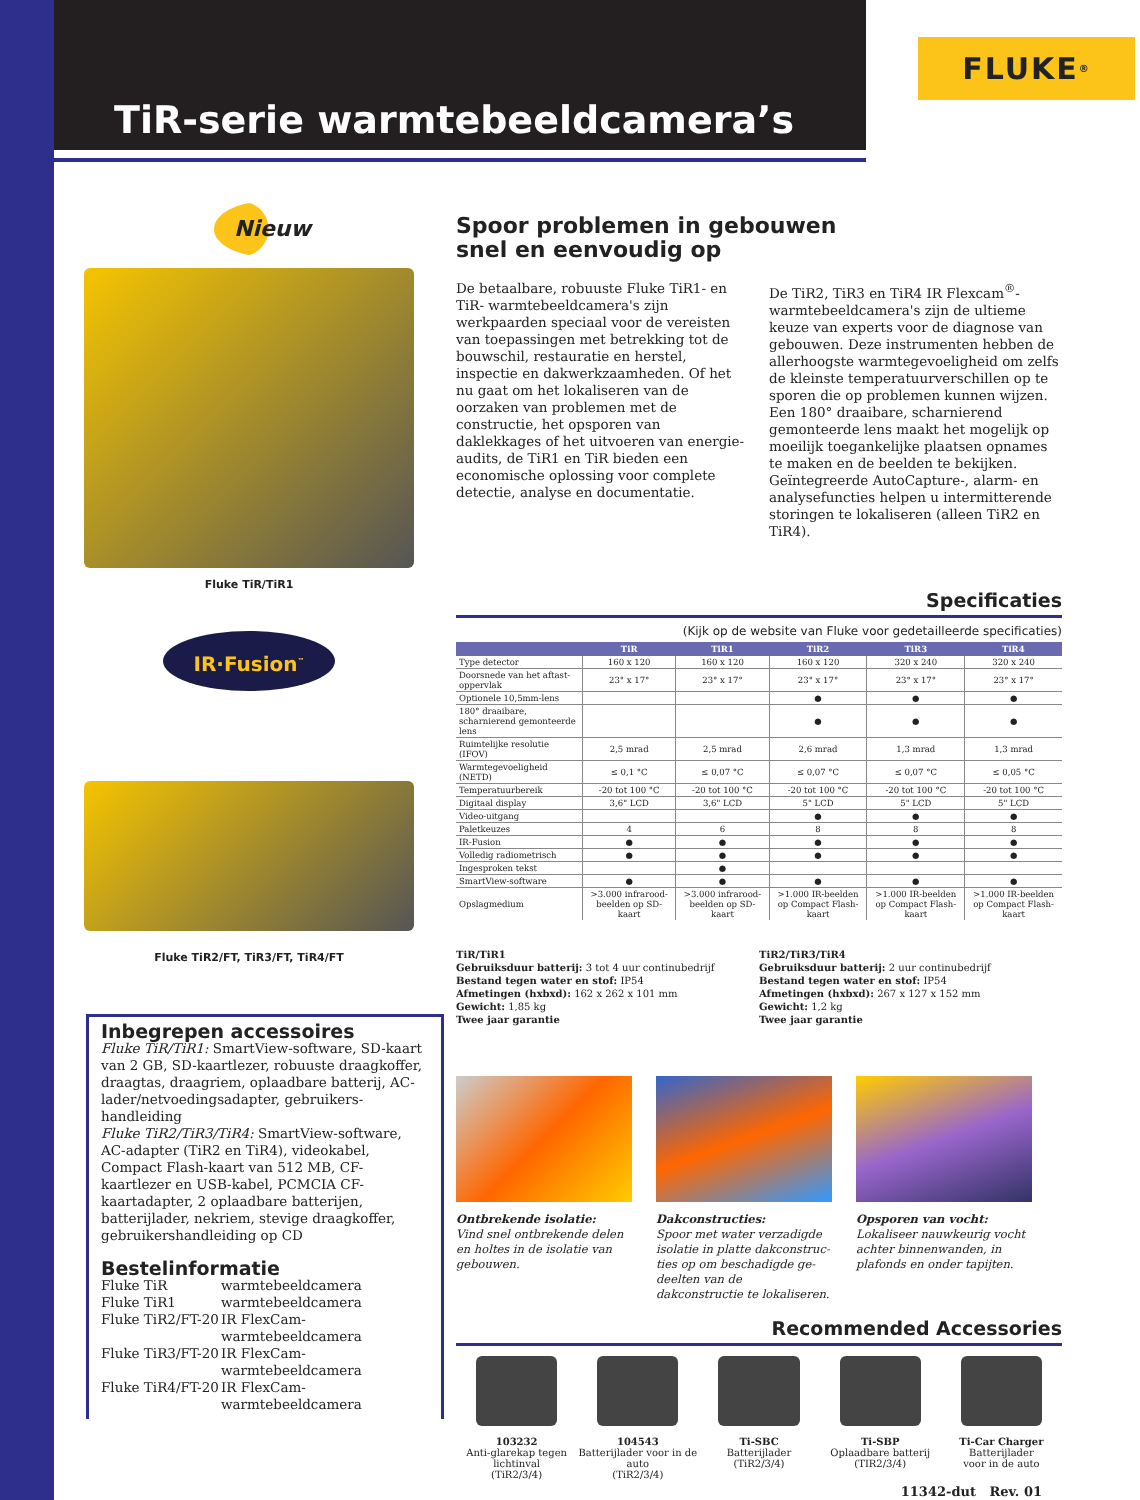TiR-serie warmtebeeldcamera’s
FLUKE ®
Nieuw
Fluke TiR/TiR1
IR·Fusion<sup>™</sup>
Fluke TiR2/FT, TiR3/FT, TiR4/FT
Inbegrepen accessoires
Fluke TiR/TiR1: SmartView-software, SD-kaart van 2 GB, SD-kaartlezer, robuuste draagkoffer, draagtas, draagriem, oplaadbare batterij, AC-lader/netvoedingsadapter, gebruikers-handleiding
Fluke TiR2/TiR3/TiR4: SmartView-software, AC-adapter (TiR2 en TiR4), videokabel, Compact Flash-kaart van 512 MB, CF-kaartlezer en USB-kabel, PCMCIA CF-kaartadapter, 2 oplaadbare batterijen, batterijlader, nekriem, stevige draagkoffer, gebruikershandleiding op CD
Bestelinformatie
| Fluke TiR | warmtebeeldcamera |
| Fluke TiR1 | warmtebeeldcamera |
| Fluke TiR2/FT-20 | IR FlexCam-warmtebeeldcamera |
| Fluke TiR3/FT-20 | IR FlexCam-warmtebeeldcamera |
| Fluke TiR4/FT-20 | IR FlexCam-warmtebeeldcamera |
Spoor problemen in gebouwen
snel en eenvoudig op
De betaalbare, robuuste Fluke TiR1- en TiR- warmtebeeldcamera's zijn werkpaarden speciaal voor de vereisten van toepassingen met betrekking tot de bouwschil, restauratie en herstel, inspectie en dakwerkzaamheden. Of het nu gaat om het lokaliseren van de oorzaken van problemen met de constructie, het opsporen van daklekkages of het uitvoeren van energie-audits, de TiR1 en TiR bieden een economische oplossing voor complete detectie, analyse en documentatie.
De TiR2, TiR3 en TiR4 IR Flexcam<sup>®</sup>-warmtebeeldcamera's zijn de ultieme keuze van experts voor de diagnose van gebouwen. Deze instrumenten hebben de allerhoogste warmtegevoeligheid om zelfs de kleinste temperatuurverschillen op te sporen die op problemen kunnen wijzen. Een 180° draaibare, scharnierend gemonteerde lens maakt het mogelijk op moeilijk toegankelijke plaatsen opnames te maken en de beelden te bekijken. Geïntegreerde AutoCapture-, alarm- en analysefuncties helpen u intermitterende storingen te lokaliseren (alleen TiR2 en TiR4).
Specificaties
(Kijk op de website van Fluke voor gedetailleerde specificaties)
| | TiR | TiR1 | TiR2 | TiR3 | TiR4 |
| --- | --- | --- | --- | --- | --- |
| Type detector | 160 x 120 | 160 x 120 | 160 x 120 | 320 x 240 | 320 x 240 |
| Doorsnede van het aftast-oppervlak | 23° x 17° | 23° x 17° | 23° x 17° | 23° x 17° | 23° x 17° |
| Optionele 10,5mm-lens | | | ● | ● | ● |
| 180° draaibare, scharnierend gemonteerde lens | | | ● | ● | ● |
| Ruimtelijke resolutie (IFOV) | 2,5 mrad | 2,5 mrad | 2,6 mrad | 1,3 mrad | 1,3 mrad |
| Warmtegevoeligheid (NETD) | ≤ 0,1 °C | ≤ 0,07 °C | ≤ 0,07 °C | ≤ 0,07 °C | ≤ 0,05 °C |
| Temperatuurbereik | -20 tot 100 °C | -20 tot 100 °C | -20 tot 100 °C | -20 tot 100 °C | -20 tot 100 °C |
| Digitaal display | 3,6" LCD | 3,6" LCD | 5" LCD | 5" LCD | 5" LCD |
| Video-uitgang | | | ● | ● | ● |
| Paletkeuzes | 4 | 6 | 8 | 8 | 8 |
| IR-Fusion | ● | ● | ● | ● | ● |
| Volledig radiometrisch | ● | ● | ● | ● | ● |
| Ingesproken tekst | | ● | | | |
| SmartView-software | ● | ● | ● | ● | ● |
| Opslagmedium | >3.000 infrarood-beelden op SD-kaart | >3.000 infrarood-beelden op SD-kaart | >1.000 IR-beelden op Compact Flash-kaart | >1.000 IR-beelden op Compact Flash-kaart | >1.000 IR-beelden op Compact Flash-kaart |
TiR/TiR1
Gebruiksduur batterij: 3 tot 4 uur continubedrijf
Bestand tegen water en stof: IP54
Afmetingen (hxbxd): 162 x 262 x 101 mm
Gewicht: 1,85 kg
Twee jaar garantie
TiR2/TiR3/TiR4
Gebruiksduur batterij: 2 uur continubedrijf
Bestand tegen water en stof: IP54
Afmetingen (hxbxd): 267 x 127 x 152 mm
Gewicht: 1,2 kg
Twee jaar garantie
Ontbrekende isolatie:
Vind snel ontbrekende delen en holtes in de isolatie van gebouwen.
Dakconstructies:
Spoor met water verzadigde isolatie in platte dakconstruc-ties op om beschadigde ge-deelten van de dakconstructie te lokaliseren.
Opsporen van vocht:
Lokaliseer nauwkeurig vocht achter binnenwanden, in plafonds en onder tapijten.
Recommended Accessories
103232
Anti-glarekap tegen lichtinval
(TiR2/3/4)
104543
Batterijlader voor in de auto
(TiR2/3/4)
Ti-SBC
Batterijlader
(TiR2/3/4)
Ti-SBP
Oplaadbare batterij
(TIR2/3/4)
Ti-Car Charger
Batterijlader
voor in de auto
11342-dut Rev. 01